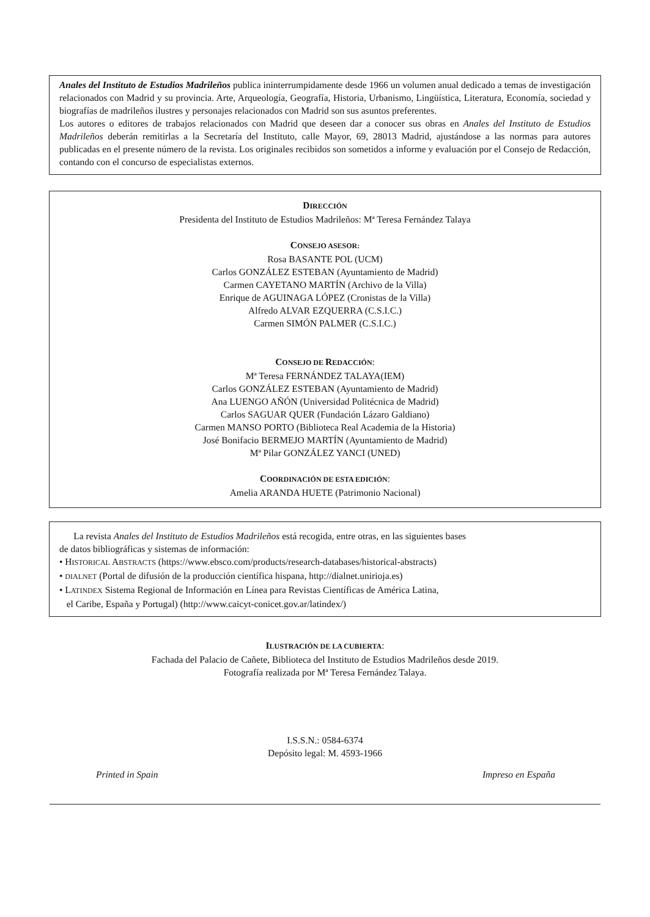Anales del Instituto de Estudios Madrileños publica ininterrumpidamente desde 1966 un volumen anual dedicado a temas de investigación relacionados con Madrid y su provincia. Arte, Arqueología, Geografía, Historia, Urbanismo, Lingüística, Literatura, Economía, sociedad y biografías de madrileños ilustres y personajes relacionados con Madrid son sus asuntos preferentes.
Los autores o editores de trabajos relacionados con Madrid que deseen dar a conocer sus obras en Anales del Instituto de Estudios Madrileños deberán remitirlas a la Secretaría del Instituto, calle Mayor, 69, 28013 Madrid, ajustándose a las normas para autores publicadas en el presente número de la revista. Los originales recibidos son sometidos a informe y evaluación por el Consejo de Redacción, contando con el concurso de especialistas externos.
DIRECCIÓN
Presidenta del Instituto de Estudios Madrileños: Mª Teresa Fernández Talaya
CONSEJO ASESOR:
Rosa BASANTE POL (UCM)
Carlos GONZÁLEZ ESTEBAN (Ayuntamiento de Madrid)
Carmen CAYETANO MARTÍN (Archivo de la Villa)
Enrique de AGUINAGA LÓPEZ (Cronistas de la Villa)
Alfredo ALVAR EZQUERRA (C.S.I.C.)
Carmen SIMÓN PALMER (C.S.I.C.)
CONSEJO DE REDACCIÓN:
Mª Teresa FERNÁNDEZ TALAYA(IEM)
Carlos GONZÁLEZ ESTEBAN (Ayuntamiento de Madrid)
Ana LUENGO AÑÓN (Universidad Politécnica de Madrid)
Carlos SAGUAR QUER (Fundación Lázaro Galdiano)
Carmen MANSO PORTO (Biblioteca Real Academia de la Historia)
José Bonifacio BERMEJO MARTÍN (Ayuntamiento de Madrid)
Mª Pilar GONZÁLEZ YANCI (UNED)
COORDINACIÓN DE ESTA EDICIÓN:
Amelia ARANDA HUETE (Patrimonio Nacional)
La revista Anales del Instituto de Estudios Madrileños está recogida, entre otras, en las siguientes bases
de datos bibliográficas y sistemas de información:
• HISTORICAL ABSTRACTS (https://www.ebsco.com/products/research-databases/historical-abstracts)
• DIALNET (Portal de difusión de la producción científica hispana, http://dialnet.unirioja.es)
• LATINDEX Sistema Regional de Información en Línea para Revistas Científicas de América Latina,
el Caribe, España y Portugal) (http://www.caicyt-conicet.gov.ar/latindex/)
ILUSTRACIÓN DE LA CUBIERTA:
Fachada del Palacio de Cañete, Biblioteca del Instituto de Estudios Madrileños desde 2019.
Fotografía realizada por Mª Teresa Fernández Talaya.
I.S.S.N.: 0584-6374
Depósito legal: M. 4593-1966
Printed in Spain Impreso en España